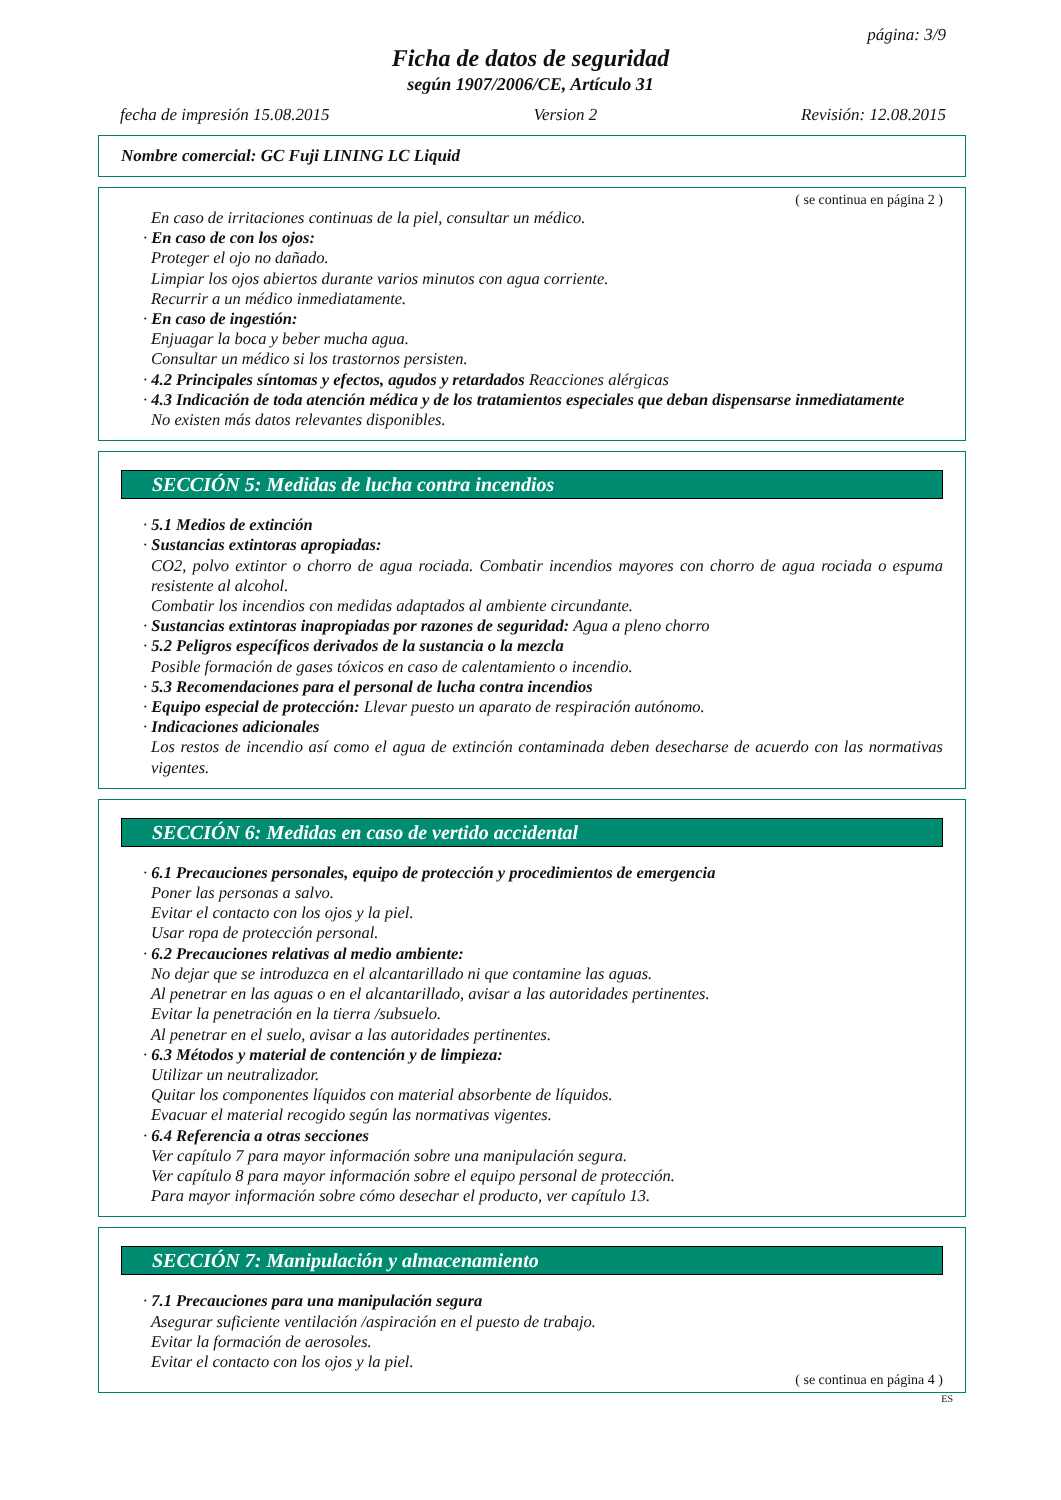página: 3/9
Ficha de datos de seguridad
según 1907/2006/CE, Artículo 31
fecha de impresión 15.08.2015 Version 2 Revisión: 12.08.2015
Nombre comercial: GC Fuji LINING LC Liquid
( se continua en página 2 )
En caso de irritaciones continuas de la piel, consultar un médico.
· En caso de con los ojos:
Proteger el ojo no dañado.
Limpiar los ojos abiertos durante varios minutos con agua corriente.
Recurrir a un médico inmediatamente.
· En caso de ingestión:
Enjuagar la boca y beber mucha agua.
Consultar un médico si los trastornos persisten.
· 4.2 Principales síntomas y efectos, agudos y retardados Reacciones alérgicas
· 4.3 Indicación de toda atención médica y de los tratamientos especiales que deban dispensarse inmediatamente
No existen más datos relevantes disponibles.
SECCIÓN 5: Medidas de lucha contra incendios
· 5.1 Medios de extinción
· Sustancias extintoras apropiadas:
CO2, polvo extintor o chorro de agua rociada. Combatir incendios mayores con chorro de agua rociada o espuma resistente al alcohol.
Combatir los incendios con medidas adaptados al ambiente circundante.
· Sustancias extintoras inapropiadas por razones de seguridad: Agua a pleno chorro
· 5.2 Peligros específicos derivados de la sustancia o la mezcla
Posible formación de gases tóxicos en caso de calentamiento o incendio.
· 5.3 Recomendaciones para el personal de lucha contra incendios
· Equipo especial de protección: Llevar puesto un aparato de respiración autónomo.
· Indicaciones adicionales
Los restos de incendio así como el agua de extinción contaminada deben desecharse de acuerdo con las normativas vigentes.
SECCIÓN 6: Medidas en caso de vertido accidental
· 6.1 Precauciones personales, equipo de protección y procedimientos de emergencia
Poner las personas a salvo.
Evitar el contacto con los ojos y la piel.
Usar ropa de protección personal.
· 6.2 Precauciones relativas al medio ambiente:
No dejar que se introduzca en el alcantarillado ni que contamine las aguas.
Al penetrar en las aguas o en el alcantarillado, avisar a las autoridades pertinentes.
Evitar la penetración en la tierra /subsuelo.
Al penetrar en el suelo, avisar a las autoridades pertinentes.
· 6.3 Métodos y material de contención y de limpieza:
Utilizar un neutralizador.
Quitar los componentes líquidos con material absorbente de líquidos.
Evacuar el material recogido según las normativas vigentes.
· 6.4 Referencia a otras secciones
Ver capítulo 7 para mayor información sobre una manipulación segura.
Ver capítulo 8 para mayor información sobre el equipo personal de protección.
Para mayor información sobre cómo desechar el producto, ver capítulo 13.
SECCIÓN 7: Manipulación y almacenamiento
· 7.1 Precauciones para una manipulación segura
Asegurar suficiente ventilación /aspiración en el puesto de trabajo.
Evitar la formación de aerosoles.
Evitar el contacto con los ojos y la piel.
( se continua en página 4 )
ES